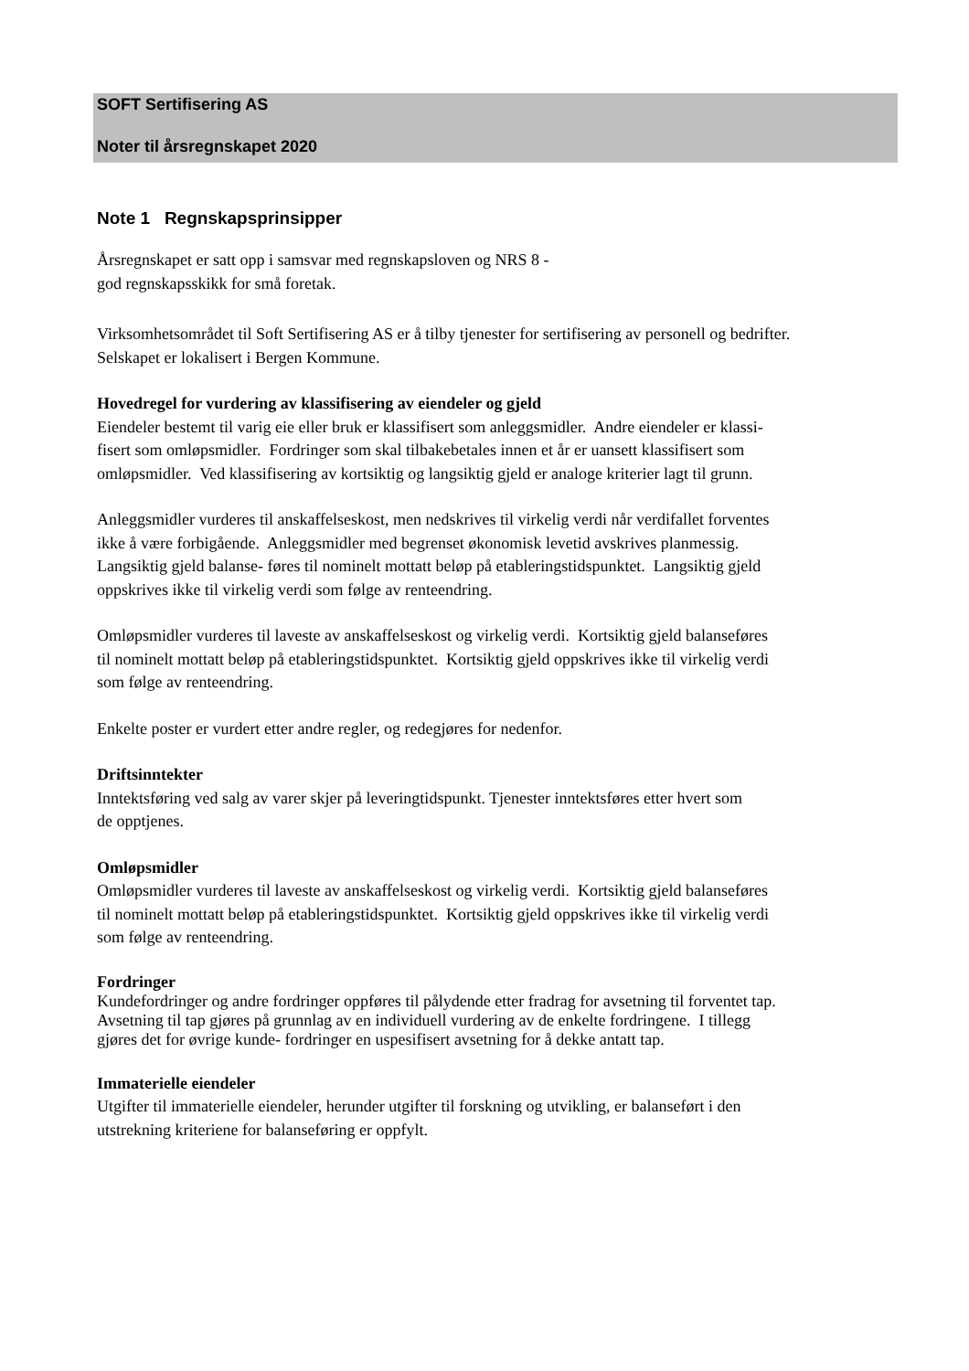SOFT Sertifisering AS
Noter til årsregnskapet 2020
Note 1 Regnskapsprinsipper
Årsregnskapet er satt opp i samsvar med regnskapsloven og NRS 8 -
god regnskapsskikk for små foretak.
Virksomhetsområdet til Soft Sertifisering AS er å tilby tjenester for sertifisering av personell og bedrifter.
Selskapet er lokalisert i Bergen Kommune.
Hovedregel for vurdering av klassifisering av eiendeler og gjeld
Eiendeler bestemt til varig eie eller bruk er klassifisert som anleggsmidler. Andre eiendeler er klassi-
fisert som omløpsmidler. Fordringer som skal tilbakebetales innen et år er uansett klassifisert som
omløpsmidler. Ved klassifisering av kortsiktig og langsiktig gjeld er analoge kriterier lagt til grunn.
Anleggsmidler vurderes til anskaffelseskost, men nedskrives til virkelig verdi når verdifallet forventes
ikke å være forbigående. Anleggsmidler med begrenset økonomisk levetid avskrives planmessig.
Langsiktig gjeld balanse- føres til nominelt mottatt beløp på etableringstidspunktet. Langsiktig gjeld
oppskrives ikke til virkelig verdi som følge av renteendring.
Omløpsmidler vurderes til laveste av anskaffelseskost og virkelig verdi. Kortsiktig gjeld balanseføres
til nominelt mottatt beløp på etableringstidspunktet. Kortsiktig gjeld oppskrives ikke til virkelig verdi
som følge av renteendring.
Enkelte poster er vurdert etter andre regler, og redegjøres for nedenfor.
Driftsinntekter
Inntektsføring ved salg av varer skjer på leveringtidspunkt. Tjenester inntektsføres etter hvert som
de opptjenes.
Omløpsmidler
Omløpsmidler vurderes til laveste av anskaffelseskost og virkelig verdi. Kortsiktig gjeld balanseføres
til nominelt mottatt beløp på etableringstidspunktet. Kortsiktig gjeld oppskrives ikke til virkelig verdi
som følge av renteendring.
Fordringer
Kundefordringer og andre fordringer oppføres til pålydende etter fradrag for avsetning til forventet tap.
Avsetning til tap gjøres på grunnlag av en individuell vurdering av de enkelte fordringene. I tillegg
gjøres det for øvrige kunde- fordringer en uspesifisert avsetning for å dekke antatt tap.
Immaterielle eiendeler
Utgifter til immaterielle eiendeler, herunder utgifter til forskning og utvikling, er balanseført i den
utstrekning kriteriene for balanseføring er oppfylt.